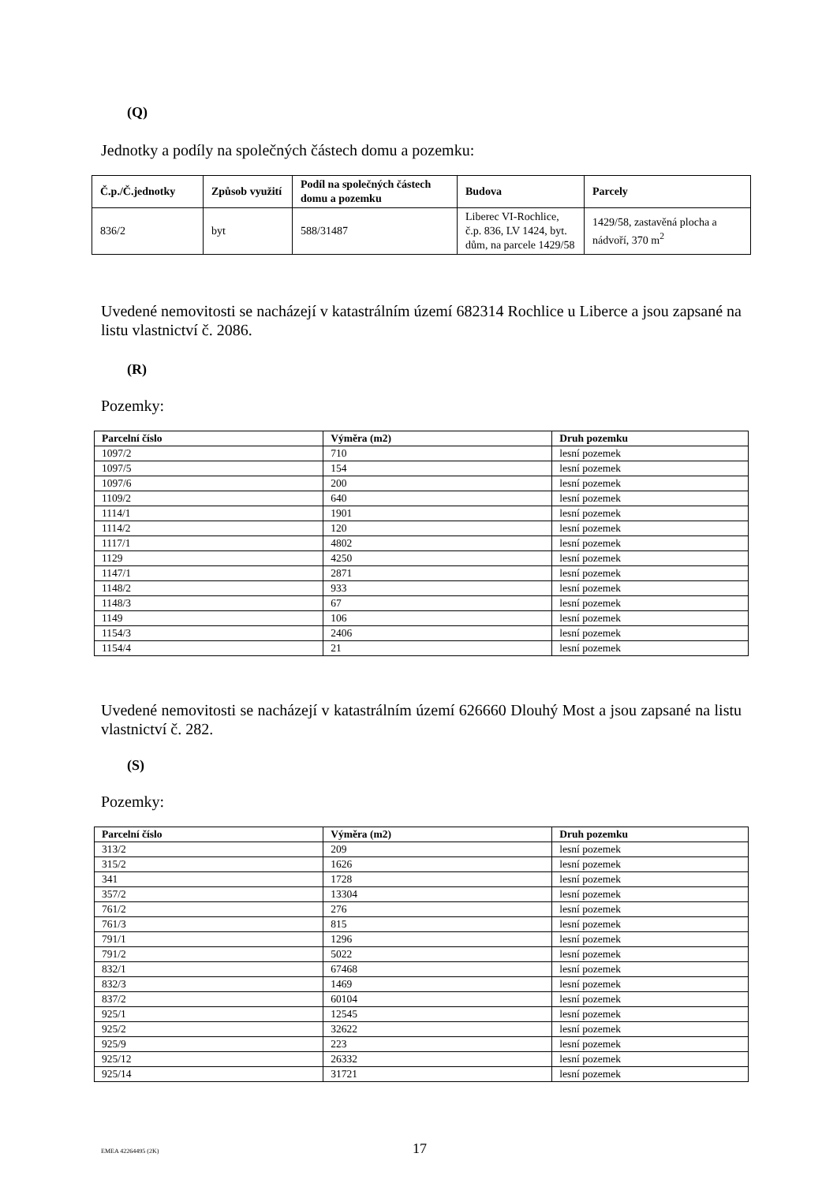(Q)
Jednotky a podíly na společných částech domu a pozemku:
| Č.p./Č.jednotky | Způsob využití | Podíl na společných částech domu a pozemku | Budova | Parcely |
| --- | --- | --- | --- | --- |
| 836/2 | byt | 588/31487 | Liberec VI-Rochlice, č.p. 836, LV 1424, byt. dům, na parcele 1429/58 | 1429/58, zastavěná plocha a nádvoří, 370 m<sup>2</sup> |
Uvedené nemovitosti se nacházejí v katastrálním území 682314 Rochlice u Liberce a jsou zapsané na listu vlastnictví č. 2086.
(R)
Pozemky:
| Parcelní číslo | Výměra (m2) | Druh pozemku |
| --- | --- | --- |
| 1097/2 | 710 | lesní pozemek |
| 1097/5 | 154 | lesní pozemek |
| 1097/6 | 200 | lesní pozemek |
| 1109/2 | 640 | lesní pozemek |
| 1114/1 | 1901 | lesní pozemek |
| 1114/2 | 120 | lesní pozemek |
| 1117/1 | 4802 | lesní pozemek |
| 1129 | 4250 | lesní pozemek |
| 1147/1 | 2871 | lesní pozemek |
| 1148/2 | 933 | lesní pozemek |
| 1148/3 | 67 | lesní pozemek |
| 1149 | 106 | lesní pozemek |
| 1154/3 | 2406 | lesní pozemek |
| 1154/4 | 21 | lesní pozemek |
Uvedené nemovitosti se nacházejí v katastrálním území 626660 Dlouhý Most a jsou zapsané na listu vlastnictví č. 282.
(S)
Pozemky:
| Parcelní číslo | Výměra (m2) | Druh pozemku |
| --- | --- | --- |
| 313/2 | 209 | lesní pozemek |
| 315/2 | 1626 | lesní pozemek |
| 341 | 1728 | lesní pozemek |
| 357/2 | 13304 | lesní pozemek |
| 761/2 | 276 | lesní pozemek |
| 761/3 | 815 | lesní pozemek |
| 791/1 | 1296 | lesní pozemek |
| 791/2 | 5022 | lesní pozemek |
| 832/1 | 67468 | lesní pozemek |
| 832/3 | 1469 | lesní pozemek |
| 837/2 | 60104 | lesní pozemek |
| 925/1 | 12545 | lesní pozemek |
| 925/2 | 32622 | lesní pozemek |
| 925/9 | 223 | lesní pozemek |
| 925/12 | 26332 | lesní pozemek |
| 925/14 | 31721 | lesní pozemek |
EMEA 42264495 (2K) 17